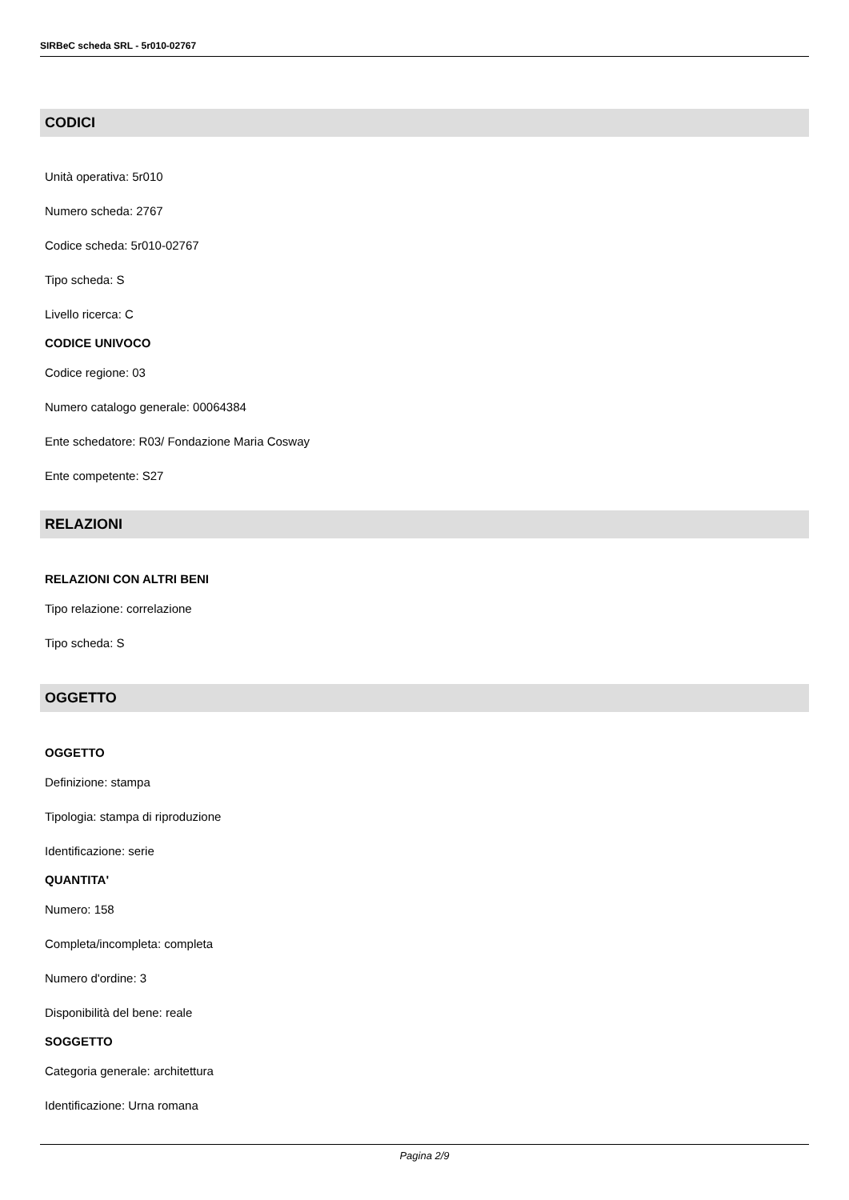SIRBeC scheda SRL - 5r010-02767
CODICI
Unità operativa: 5r010
Numero scheda: 2767
Codice scheda: 5r010-02767
Tipo scheda: S
Livello ricerca: C
CODICE UNIVOCO
Codice regione: 03
Numero catalogo generale: 00064384
Ente schedatore: R03/ Fondazione Maria Cosway
Ente competente: S27
RELAZIONI
RELAZIONI CON ALTRI BENI
Tipo relazione: correlazione
Tipo scheda: S
OGGETTO
OGGETTO
Definizione: stampa
Tipologia: stampa di riproduzione
Identificazione: serie
QUANTITA'
Numero: 158
Completa/incompleta: completa
Numero d'ordine: 3
Disponibilità del bene: reale
SOGGETTO
Categoria generale: architettura
Identificazione: Urna romana
Pagina 2/9